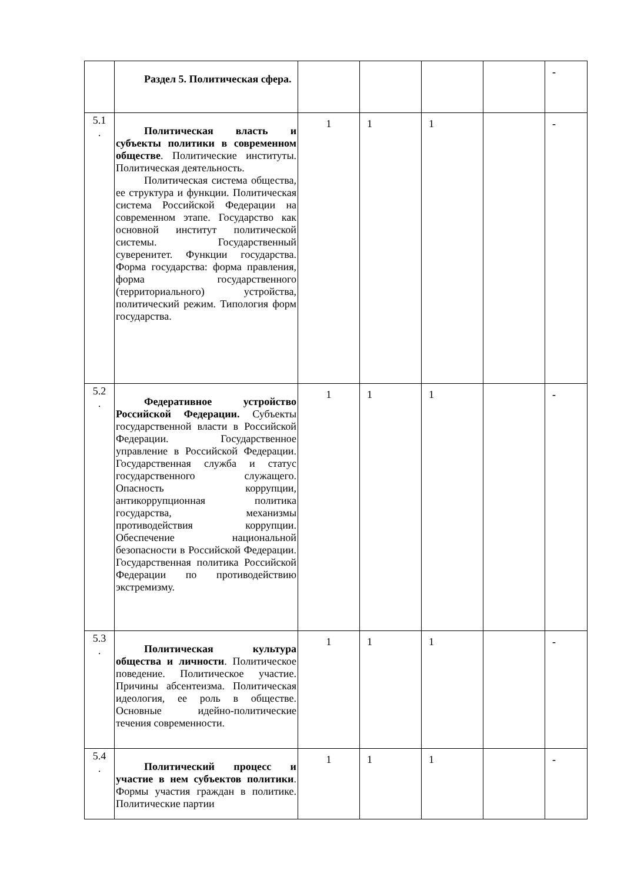| | Раздел 5. Политическая сфера. | | | | | - |
| 5.1 . | Политическая власть и субъекты политики в современном обществе . Политические институты. Политическая деятельность. Политическая система общества, ее структура и функции. Политическая система Российской Федерации на современном этапе. Государство как основной институт политической системы. Государственный суверенитет. Функции государства. Форма государства: форма правления, форма государственного (территориального) устройства, политический режим. Типология форм государства. | 1 | 1 | 1 | | - |
| 5.2 . | Федеративное устройство Российской Федерации. Субъекты государственной власти в Российской Федерации. Государственное управление в Российской Федерации. Государственная служба и статус государственного служащего. Опасность коррупции, антикоррупционная политика государства, механизмы противодействия коррупции. Обеспечение национальной безопасности в Российской Федерации. Государственная политика Российской Федерации по противодействию экстремизму. | 1 | 1 | 1 | | - |
| 5.3 . | Политическая культура общества и личности . Политическое поведение. Политическое участие. Причины абсентеизма. Политическая идеология, ее роль в обществе. Основные идейно-политические течения современности. | 1 | 1 | 1 | | - |
| 5.4 . | Политический процесс и участие в нем субъектов политики . Формы участия граждан в политике. Политические партии | 1 | 1 | 1 | | - |